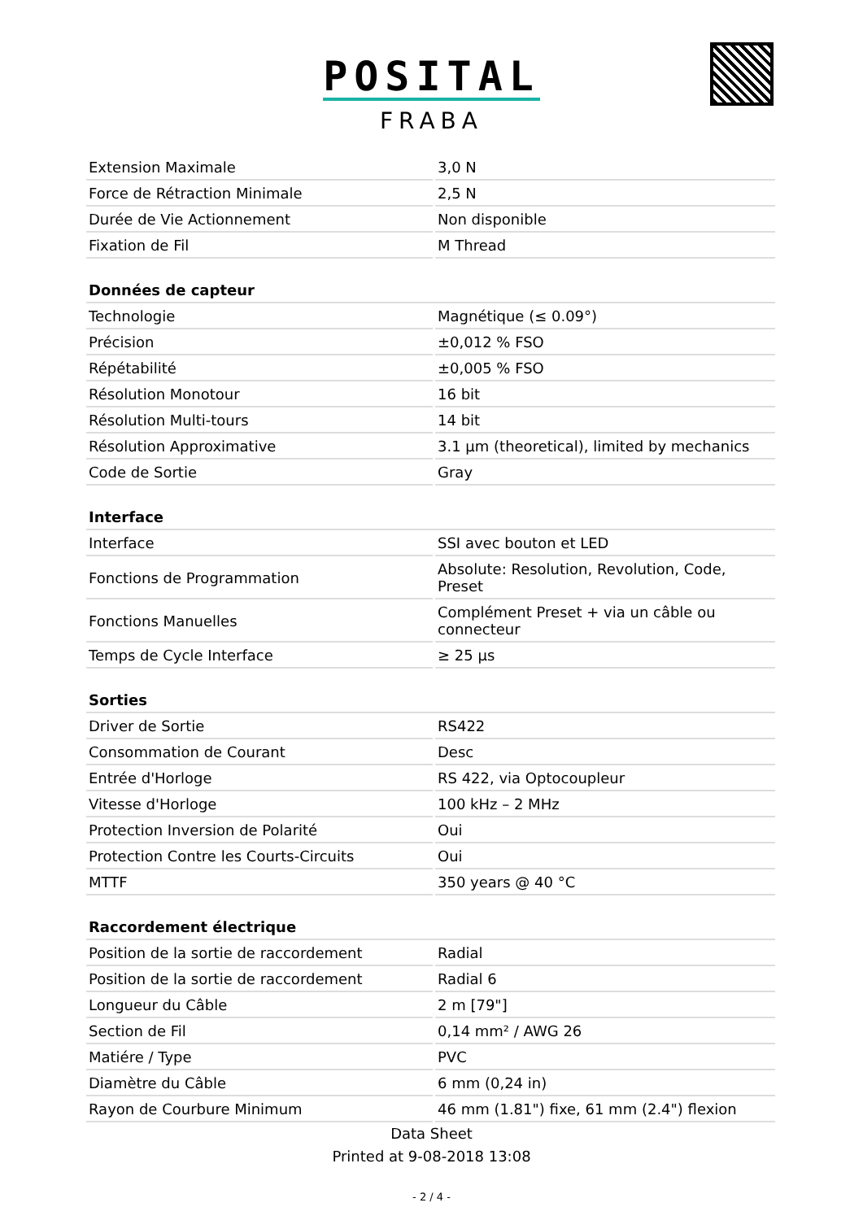POSITAL
FRABA
| Extension Maximale | 3,0 N |
| Force de Rétraction Minimale | 2,5 N |
| Durée de Vie Actionnement | Non disponible |
| Fixation de Fil | M Thread |
| Données de capteur | |
| Technologie | Magnétique (≤ 0.09°) |
| Précision | ±0,012 % FSO |
| Répétabilité | ±0,005 % FSO |
| Résolution Monotour | 16 bit |
| Résolution Multi-tours | 14 bit |
| Résolution Approximative | 3.1 µm (theoretical), limited by mechanics |
| Code de Sortie | Gray |
| Interface | |
| Interface | SSI avec bouton et LED |
| Fonctions de Programmation | Absolute: Resolution, Revolution, Code, Preset |
| Fonctions Manuelles | Complément Preset + via un câble ou connecteur |
| Temps de Cycle Interface | ≥ 25 µs |
| Sorties | |
| Driver de Sortie | RS422 |
| Consommation de Courant | Desc |
| Entrée d'Horloge | RS 422, via Optocoupleur |
| Vitesse d'Horloge | 100 kHz – 2 MHz |
| Protection Inversion de Polarité | Oui |
| Protection Contre les Courts-Circuits | Oui |
| MTTF | 350 years @ 40 °C |
| Raccordement électrique | |
| Position de la sortie de raccordement | Radial |
| Position de la sortie de raccordement | Radial 6 |
| Longueur du Câble | 2 m [79"] |
| Section de Fil | 0,14 mm² / AWG 26 |
| Matiére / Type | PVC |
| Diamètre du Câble | 6 mm (0,24 in) |
| Rayon de Courbure Minimum | 46 mm (1.81") fixe, 61 mm (2.4") flexion |
Data Sheet
Printed at 9-08-2018 13:08
- 2 / 4 -